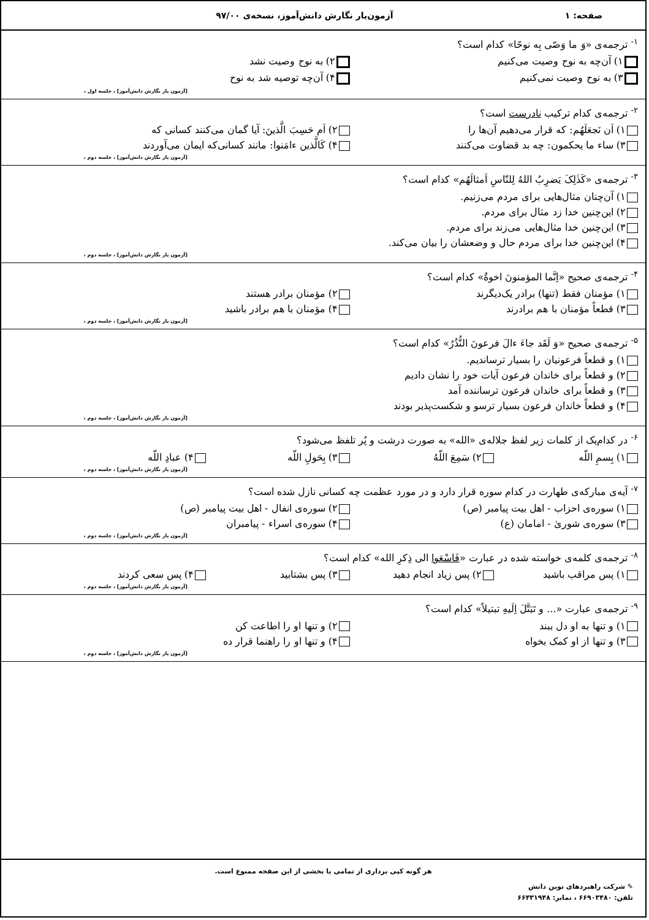صفحه: ۱ آزمون‌یار نگارش دانش‌آموز، نسخه‌ی ۹۷/۰۰
<sup>۱-</sup> ترجمه‌ی «وَ ما وَصّی بِه نوحًا» کدام است؟
۱) آن‌چه به نوح وصیت می‌کنیم ۲) به نوح وصیت نشد
۳) به نوح وصیت نمی‌کنیم ۴) آن‌چه توصیه شد به نوح
[آزمون یار نگارش دانش‌آموز] ، جلسه اول ،
<sup>۲-</sup> ترجمه‌ی کدام ترکیب نادرست است؟
۱) اَن نَجعَلَهُم: که قرار می‌دهیم آن‌ها را ۲) اَم حَسِبَ الَّذینَ: آیا گمان می‌کنند کسانی که
۳) ساء ما یحکمون: چه بد قضاوت می‌کنند ۴) کَالَّذین ءامَنوا: مانند کسانی‌که ایمان می‌آوردند
[آزمون یار نگارش دانش‌آموز] ، جلسه دوم ،
<sup>۳-</sup> ترجمه‌ی «کَذٰلِکَ یَضرِبُ اللهُ لِلنّاسِ اَمثالَهُم» کدام است؟
۱) آن‌چنان مثال‌هایی برای مردم می‌زنیم.
۲) این‌چنین خدا زد مثال برای مردم.
۳) این‌چنین خدا مثال‌هایی می‌زند برای مردم.
۴) این‌چنین خدا برای مردم حال و وضعشان را بیان می‌کند.
[آزمون یار نگارش دانش‌آموز] ، جلسه دوم ،
<sup>۴-</sup> ترجمه‌ی صحیح «اِنَّما المؤمنونَ اخوةٌ» کدام است؟
۱) مؤمنان فقط (تنها) برادر یک‌دیگرند ۲) مؤمنان برادر هستند
۳) قطعاً مؤمنان با هم برادرند ۴) مؤمنان با هم برادر باشید
[آزمون یار نگارش دانش‌آموز] ، جلسه دوم ،
<sup>۵-</sup> ترجمه‌ی صحیح «وَ لَقَد جاءَ ءالَ فرعونَ النُّذُرُ» کدام است؟
۱) و قطعاً فرعونیان را بسیار ترساندیم.
۲) و قطعاً برای خاندان فرعون آیات خود را نشان دادیم
۳) و قطعاً برای خاندان فرعون ترساننده آمد
۴) و قطعاً خاندان فرعون بسیار ترسو و شکست‌پذیر بودند
[آزمون یار نگارش دانش‌آموز] ، جلسه دوم ،
<sup>۶-</sup> در کدام‌یک از کلمات زیر لفظ جلاله‌ی «الله» به صورت درشت و پُر تلفظ می‌شود؟
۱) بِسمِ اللّه ۲) سَمِعَ اللّهُ ۳) بِحَولِ اللّه ۴) عبادِ اللّه
[آزمون یار نگارش دانش‌آموز] ، جلسه دوم ،
<sup>۷-</sup> آیه‌ی مبارکه‌ی طهارت در کدام سوره قرار دارد و در مورد عظمت چه کسانی نازل شده است؟
۱) سوره‌ی احزاب - اهل بیت پیامبر (ص) ۲) سوره‌ی انفال - اهل بیت پیامبر (ص)
۳) سوره‌ی شوریٰ - امامان (ع) ۴) سوره‌ی اسراء - پیامبران
[آزمون یار نگارش دانش‌آموز] ، جلسه دوم ،
<sup>۸-</sup> ترجمه‌ی کلمه‌ی خواسته شده در عبارت «فَاسْعَوا الی ذِکرِ الله» کدام است؟
۱) پس مراقب باشید ۲) پس زیاد انجام دهید ۳) پس بشتابید ۴) پس سعی کردند
[آزمون یار نگارش دانش‌آموز] ، جلسه دوم ،
<sup>۹-</sup> ترجمه‌ی عبارت «... و تَبَتَّلَ اِلَیهِ تبتیلاً» کدام است؟
۱) و تنها به او دل ببند ۲) و تنها او را اطاعت کن
۳) و تنها از او کمک بخواه ۴) و تنها او را راهنما قرار ده
[آزمون یار نگارش دانش‌آموز] ، جلسه دوم ،
هر گونه کپی برداری از تمامی یا بخشی از این صفحه ممنوع است.
✎ شرکت راهبردهای نوین دانش
تلفن: ۶۶۹۰۳۴۸۰ ، نمابر: ۶۶۴۳۱۹۴۸